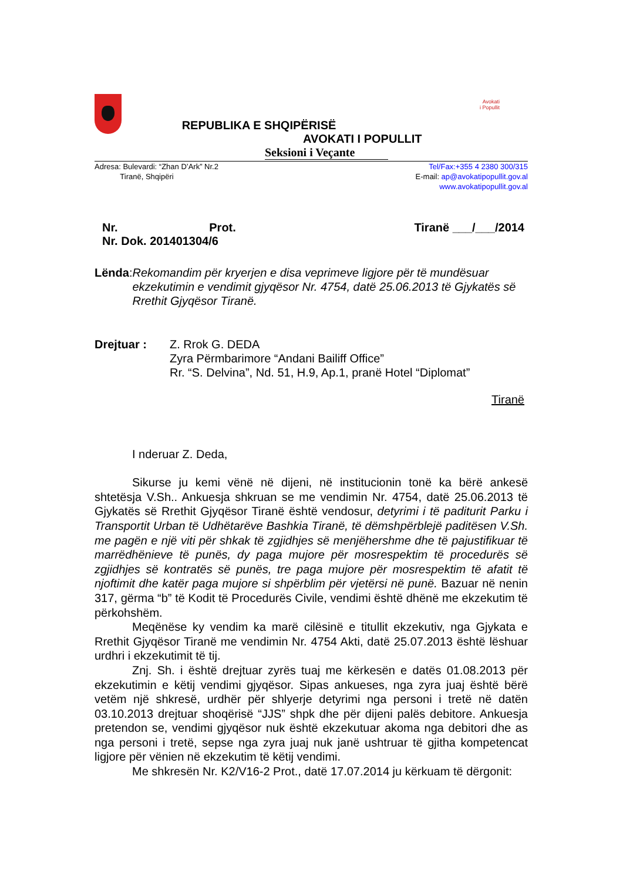Avokati
i Popullit
REPUBLIKA E SHQIPËRISË
AVOKATI I POPULLIT
Seksioni i Veçante
Adresa: Bulevardi: “Zhan D’Ark” Nr.2
Tiranë, Shqipëri
Tel/Fax:+355 4 2380 300/315
E-mail: ap@avokatipopullit.gov.al
www.avokatipopullit.gov.al
Nr. Prot.
Nr. Dok. 201401304/6
Tiranë ___/___/2014
Lënda: Rekomandim për kryerjen e disa veprimeve ligjore për të mundësuar ekzekutimin e vendimit gjyqësor Nr. 4754, datë 25.06.2013 të Gjykatës së Rrethit Gjyqësor Tiranë.
Drejtuar : Z. Rrok G. DEDA
Zyra Përmbarimore “Andani Bailiff Office”
Rr. “S. Delvina”, Nd. 51, H.9, Ap.1, pranë Hotel “Diplomat”
Tiranë
I nderuar Z. Deda,
Sikurse ju kemi vënë në dijeni, në institucionin tonë ka bërë ankesë shtetësja V.Sh.. Ankuesja shkruan se me vendimin Nr. 4754, datë 25.06.2013 të Gjykatës së Rrethit Gjyqësor Tiranë është vendosur, detyrimi i të paditurit Parku i Transportit Urban të Udhëtarëve Bashkia Tiranë, të dëmshpërblejë paditësen V.Sh. me pagën e një viti për shkak të zgjidhjes së menjëhershme dhe të pajustifikuar të marrëdhënieve të punës, dy paga mujore për mosrespektim të procedurës së zgjidhjes së kontratës së punës, tre paga mujore për mosrespektim të afatit të njoftimit dhe katër paga mujore si shpërblim për vjetërsi në punë. Bazuar në nenin 317, gërma “b” të Kodit të Procedurës Civile, vendimi është dhënë me ekzekutim të përkohshëm.
Meqënëse ky vendim ka marë cilësinë e titullit ekzekutiv, nga Gjykata e Rrethit Gjyqësor Tiranë me vendimin Nr. 4754 Akti, datë 25.07.2013 është lëshuar urdhri i ekzekutimit të tij.
Znj. Sh. i është drejtuar zyrës tuaj me kërkesën e datës 01.08.2013 për ekzekutimin e këtij vendimi gjyqësor. Sipas ankueses, nga zyra juaj është bërë vetëm një shkresë, urdhër për shlyerje detyrimi nga personi i tretë në datën 03.10.2013 drejtuar shoqërisë “JJS” shpk dhe për dijeni palës debitore. Ankuesja pretendon se, vendimi gjyqësor nuk është ekzekutuar akoma nga debitori dhe as nga personi i tretë, sepse nga zyra juaj nuk janë ushtruar të gjitha kompetencat ligjore për vënien në ekzekutim të këtij vendimi.
Me shkresën Nr. K2/V16-2 Prot., datë 17.07.2014 ju kërkuam të dërgonit: